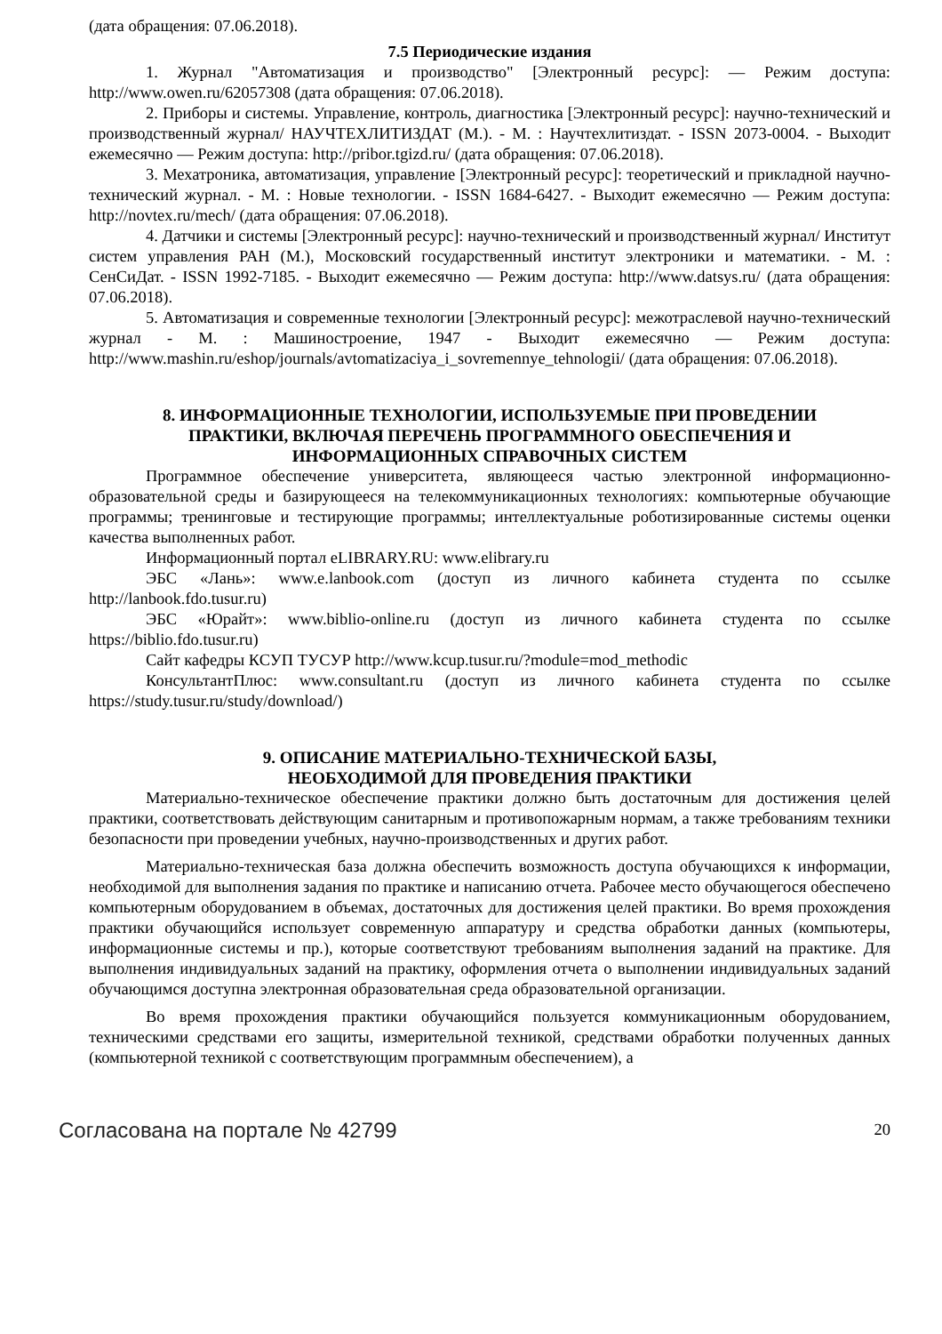(дата обращения: 07.06.2018).
7.5 Периодические издания
1. Журнал "Автоматизация и производство" [Электронный ресурс]: — Режим доступа: http://www.owen.ru/62057308 (дата обращения: 07.06.2018).
2. Приборы и системы. Управление, контроль, диагностика [Электронный ресурс]: научно-технический и производственный журнал/ НАУЧТЕХЛИТИЗДАТ (М.). - М. : Научтехлитиздат. - ISSN 2073-0004. - Выходит ежемесячно — Режим доступа: http://pribor.tgizd.ru/ (дата обращения: 07.06.2018).
3. Мехатроника, автоматизация, управление [Электронный ресурс]: теоретический и прикладной научно-технический журнал. - М. : Новые технологии. - ISSN 1684-6427. - Выходит ежемесячно — Режим доступа: http://novtex.ru/mech/ (дата обращения: 07.06.2018).
4. Датчики и системы [Электронный ресурс]: научно-технический и производственный журнал/ Институт систем управления РАН (М.), Московский государственный институт электроники и математики. - М. : СенСиДат. - ISSN 1992-7185. - Выходит ежемесячно — Режим доступа: http://www.datsys.ru/ (дата обращения: 07.06.2018).
5. Автоматизация и современные технологии [Электронный ресурс]: межотраслевой научно-технический журнал - М. : Машиностроение, 1947 - Выходит ежемесячно — Режим доступа: http://www.mashin.ru/eshop/journals/avtomatizaciya_i_sovremennye_tehnologii/ (дата обращения: 07.06.2018).
8. ИНФОРМАЦИОННЫЕ ТЕХНОЛОГИИ, ИСПОЛЬЗУЕМЫЕ ПРИ ПРОВЕДЕНИИ
ПРАКТИКИ, ВКЛЮЧАЯ ПЕРЕЧЕНЬ ПРОГРАММНОГО ОБЕСПЕЧЕНИЯ И
ИНФОРМАЦИОННЫХ СПРАВОЧНЫХ СИСТЕМ
Программное обеспечение университета, являющееся частью электронной информационно-образовательной среды и базирующееся на телекоммуникационных технологиях: компьютерные обучающие программы; тренинговые и тестирующие программы; интеллектуальные роботизированные системы оценки качества выполненных работ.
Информационный портал eLIBRARY.RU: www.elibrary.ru
ЭБС «Лань»: www.e.lanbook.com (доступ из личного кабинета студента по ссылке http://lanbook.fdo.tusur.ru)
ЭБС «Юрайт»: www.biblio-online.ru (доступ из личного кабинета студента по ссылке https://biblio.fdo.tusur.ru)
Сайт кафедры КСУП ТУСУР http://www.kcup.tusur.ru/?module=mod_methodic
КонсультантПлюс: www.consultant.ru (доступ из личного кабинета студента по ссылке https://study.tusur.ru/study/download/)
9. ОПИСАНИЕ МАТЕРИАЛЬНО-ТЕХНИЧЕСКОЙ БАЗЫ,
НЕОБХОДИМОЙ ДЛЯ ПРОВЕДЕНИЯ ПРАКТИКИ
Материально-техническое обеспечение практики должно быть достаточным для достижения целей практики, соответствовать действующим санитарным и противопожарным нормам, а также требованиям техники безопасности при проведении учебных, научно-производственных и других работ.
Материально-техническая база должна обеспечить возможность доступа обучающихся к информации, необходимой для выполнения задания по практике и написанию отчета. Рабочее место обучающегося обеспечено компьютерным оборудованием в объемах, достаточных для достижения целей практики. Во время прохождения практики обучающийся использует современную аппаратуру и средства обработки данных (компьютеры, информационные системы и пр.), которые соответствуют требованиям выполнения заданий на практике. Для выполнения индивидуальных заданий на практику, оформления отчета о выполнении индивидуальных заданий обучающимся доступна электронная образовательная среда образовательной организации.
Во время прохождения практики обучающийся пользуется коммуникационным оборудованием, техническими средствами его защиты, измерительной техникой, средствами обработки полученных данных (компьютерной техникой с соответствующим программным обеспечением), а
Согласована на портале № 42799 20